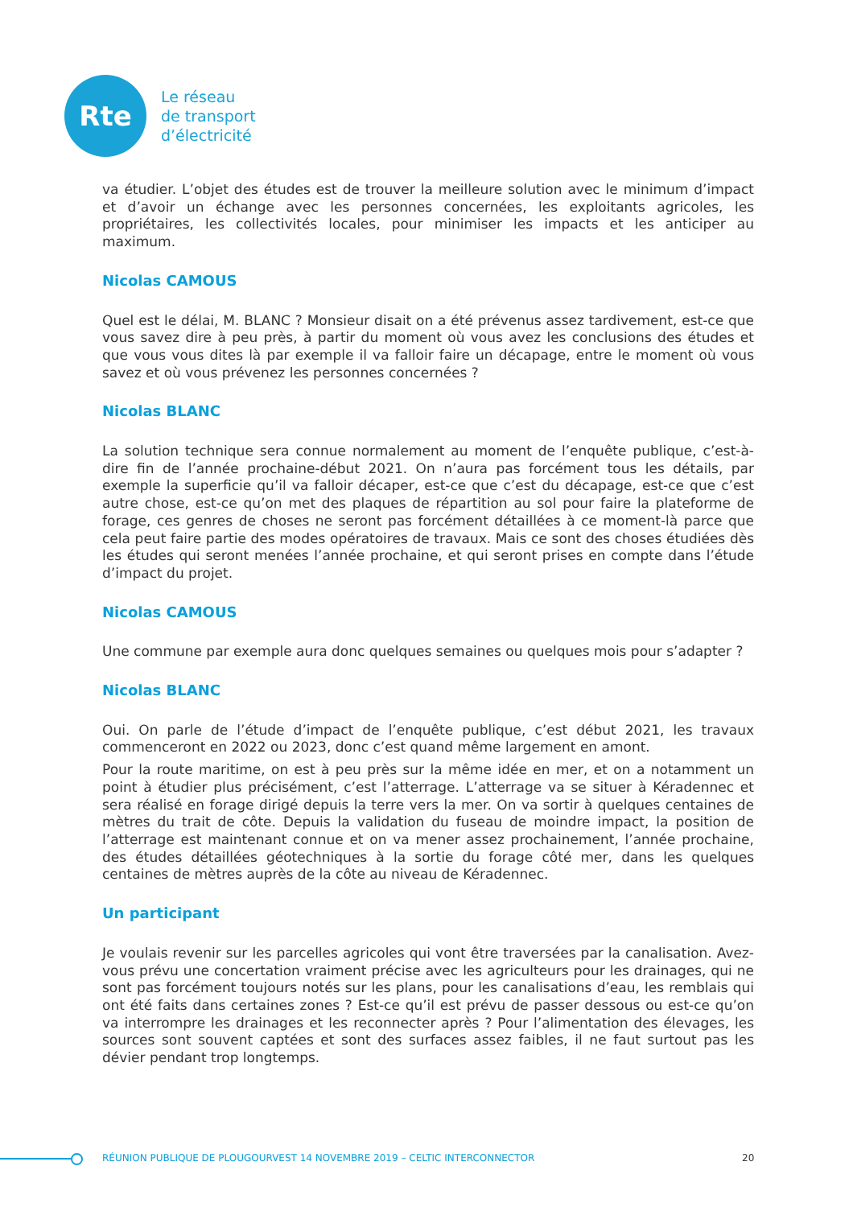Rte
Le réseau
de transport
d’électricité
va étudier. L’objet des études est de trouver la meilleure solution avec le minimum d’impact et d’avoir un échange avec les personnes concernées, les exploitants agricoles, les propriétaires, les collectivités locales, pour minimiser les impacts et les anticiper au maximum.
Nicolas CAMOUS
Quel est le délai, M. BLANC ? Monsieur disait on a été prévenus assez tardivement, est-ce que vous savez dire à peu près, à partir du moment où vous avez les conclusions des études et que vous vous dites là par exemple il va falloir faire un décapage, entre le moment où vous savez et où vous prévenez les personnes concernées ?
Nicolas BLANC
La solution technique sera connue normalement au moment de l’enquête publique, c’est-à-dire fin de l’année prochaine-début 2021. On n’aura pas forcément tous les détails, par exemple la superficie qu’il va falloir décaper, est-ce que c’est du décapage, est-ce que c’est autre chose, est-ce qu’on met des plaques de répartition au sol pour faire la plateforme de forage, ces genres de choses ne seront pas forcément détaillées à ce moment-là parce que cela peut faire partie des modes opératoires de travaux. Mais ce sont des choses étudiées dès les études qui seront menées l’année prochaine, et qui seront prises en compte dans l’étude d’impact du projet.
Nicolas CAMOUS
Une commune par exemple aura donc quelques semaines ou quelques mois pour s’adapter ?
Nicolas BLANC
Oui. On parle de l’étude d’impact de l’enquête publique, c’est début 2021, les travaux commenceront en 2022 ou 2023, donc c’est quand même largement en amont.
Pour la route maritime, on est à peu près sur la même idée en mer, et on a notamment un point à étudier plus précisément, c’est l’atterrage. L’atterrage va se situer à Kéradennec et sera réalisé en forage dirigé depuis la terre vers la mer. On va sortir à quelques centaines de mètres du trait de côte. Depuis la validation du fuseau de moindre impact, la position de l’atterrage est maintenant connue et on va mener assez prochainement, l’année prochaine, des études détaillées géotechniques à la sortie du forage côté mer, dans les quelques centaines de mètres auprès de la côte au niveau de Kéradennec.
Un participant
Je voulais revenir sur les parcelles agricoles qui vont être traversées par la canalisation. Avez-vous prévu une concertation vraiment précise avec les agriculteurs pour les drainages, qui ne sont pas forcément toujours notés sur les plans, pour les canalisations d’eau, les remblais qui ont été faits dans certaines zones ? Est-ce qu’il est prévu de passer dessous ou est-ce qu’on va interrompre les drainages et les reconnecter après ? Pour l’alimentation des élevages, les sources sont souvent captées et sont des surfaces assez faibles, il ne faut surtout pas les dévier pendant trop longtemps.
RÉUNION PUBLIQUE DE PLOUGOURVEST 14 NOVEMBRE 2019 – CELTIC INTERCONNECTOR 20